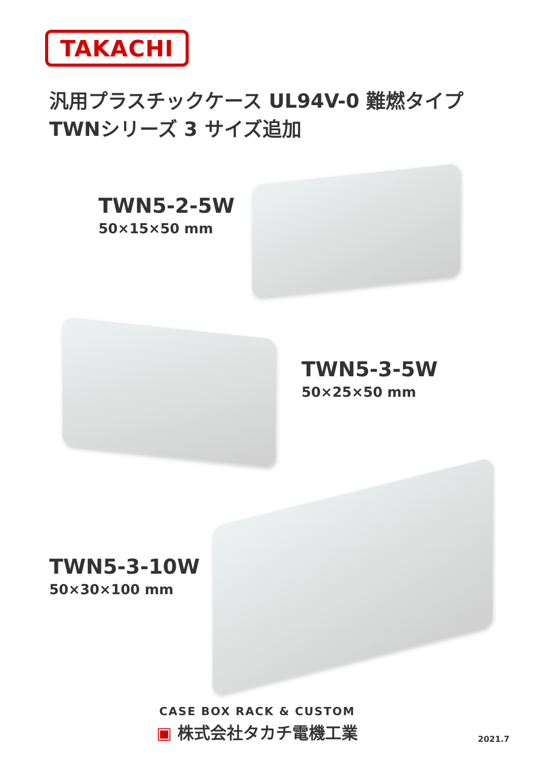TAKACHI
汎用プラスチックケース UL94V-0 難燃タイプ
TWNシリーズ 3 サイズ追加
TWN5-2-5W
50×15×50 mm
TWN5-3-5W
50×25×50 mm
TWN5-3-10W
50×30×100 mm
CASE BOX RACK & CUSTOM
▣ 株式会社タカチ電機工業
2021.7